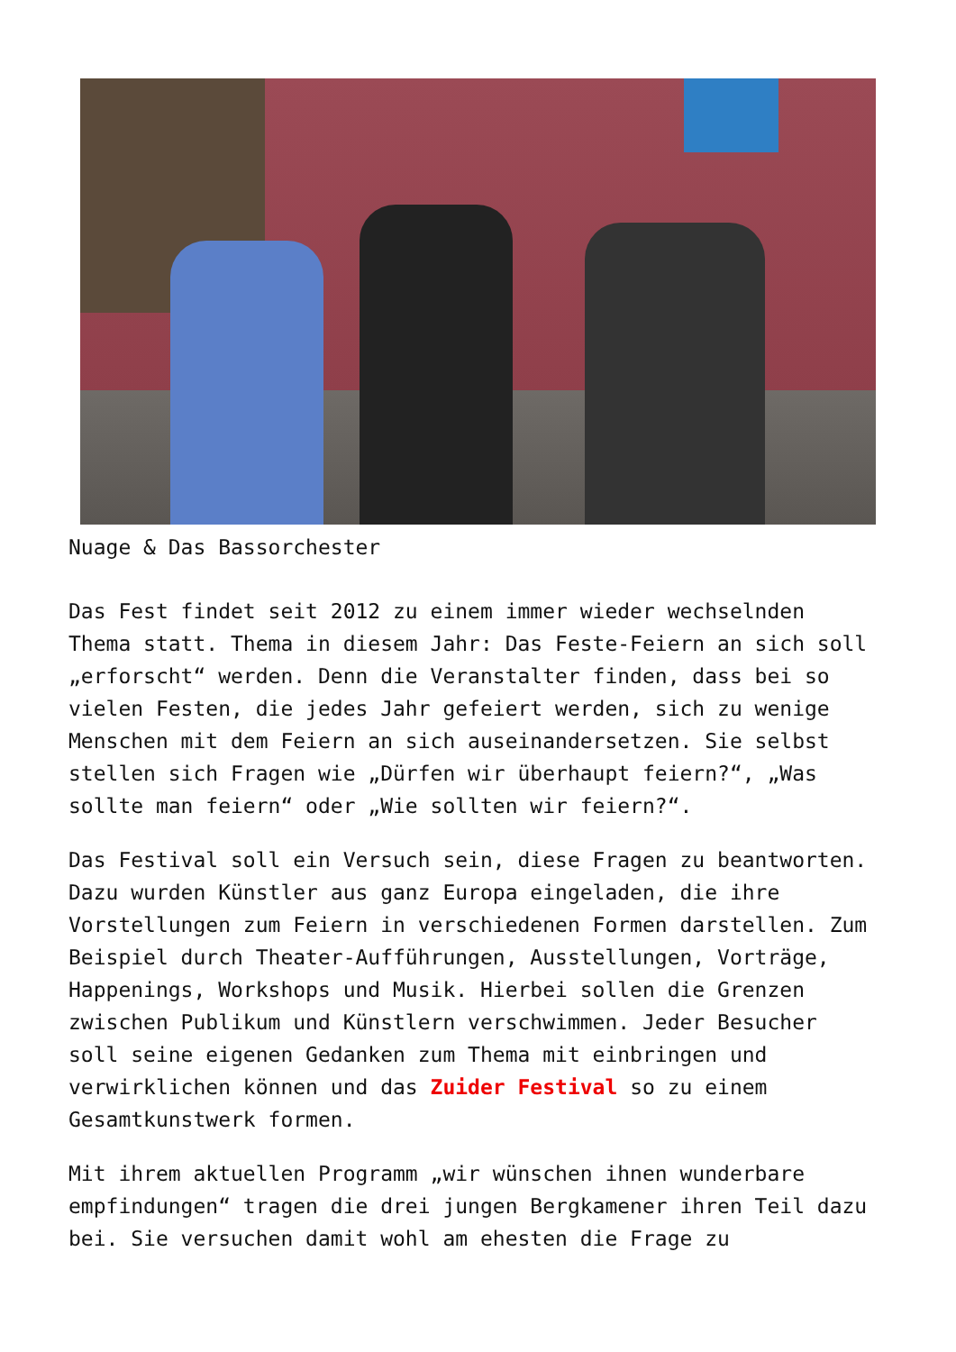Nuage & Das Bassorchester
Das Fest findet seit 2012 zu einem immer wieder wechselnden Thema statt. Thema in diesem Jahr: Das Feste-Feiern an sich soll „erforscht“ werden. Denn die Veranstalter finden, dass bei so vielen Festen, die jedes Jahr gefeiert werden, sich zu wenige Menschen mit dem Feiern an sich auseinandersetzen. Sie selbst stellen sich Fragen wie „Dürfen wir überhaupt feiern?“, „Was sollte man feiern“ oder „Wie sollten wir feiern?“.
Das Festival soll ein Versuch sein, diese Fragen zu beantworten. Dazu wurden Künstler aus ganz Europa eingeladen, die ihre Vorstellungen zum Feiern in verschiedenen Formen darstellen. Zum Beispiel durch Theater-Aufführungen, Ausstellungen, Vorträge, Happenings, Workshops und Musik. Hierbei sollen die Grenzen zwischen Publikum und Künstlern verschwimmen. Jeder Besucher soll seine eigenen Gedanken zum Thema mit einbringen und verwirklichen können und das Zuider Festival so zu einem Gesamtkunstwerk formen.
Mit ihrem aktuellen Programm „wir wünschen ihnen wunderbare empfindungen“ tragen die drei jungen Bergkamener ihren Teil dazu bei. Sie versuchen damit wohl am ehesten die Frage zu